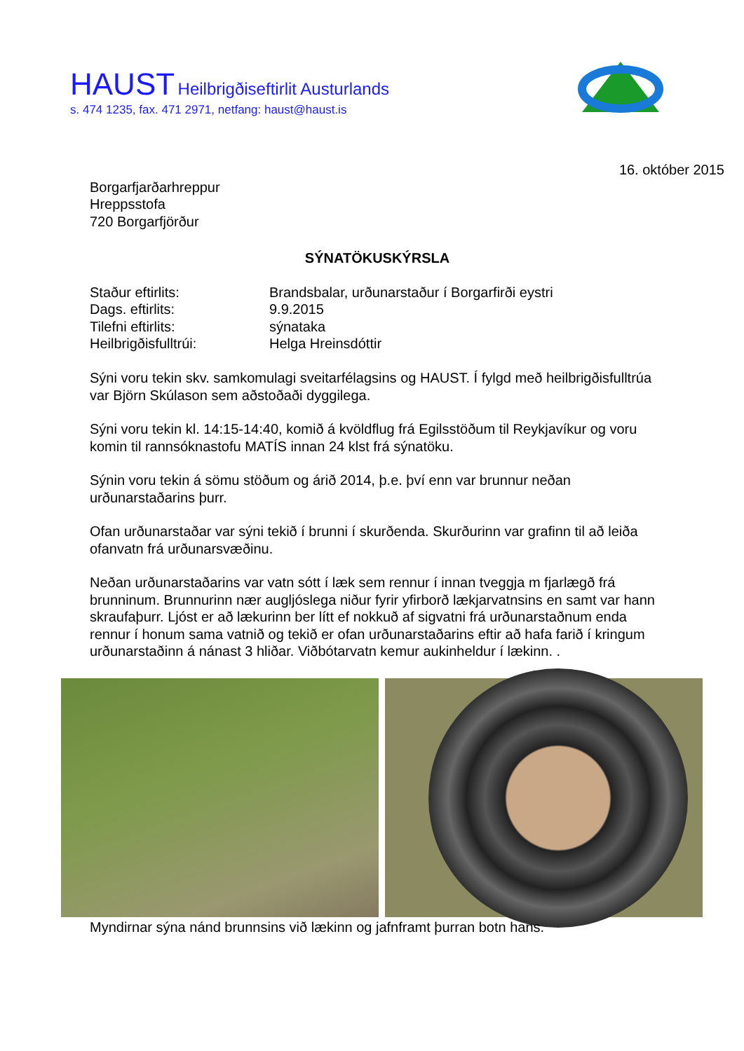HAUST Heilbrigðiseftirlit Austurlands
s. 474 1235, fax. 471 2971, netfang: haust@haust.is
16. október 2015
Borgarfjarðarhreppur
Hreppsstofa
720 Borgarfjörður
SÝNATÖKUSKÝRSLA
| Staður eftirlits: | Brandsbalar, urðunarstaður í Borgarfirði eystri |
| Dags. eftirlits: | 9.9.2015 |
| Tilefni eftirlits: | sýnataka |
| Heilbrigðisfulltrúi: | Helga Hreinsdóttir |
Sýni voru tekin skv. samkomulagi sveitarfélagsins og HAUST. Í fylgd með heilbrigðisfulltrúa var Björn Skúlason sem aðstoðaði dyggilega.
Sýni voru tekin kl. 14:15-14:40, komið á kvöldflug frá Egilsstöðum til Reykjavíkur og voru komin til rannsóknastofu MATÍS innan 24 klst frá sýnatöku.
Sýnin voru tekin á sömu stöðum og árið 2014, þ.e. því enn var brunnur neðan urðunarstaðarins þurr.
Ofan urðunarstaðar var sýni tekið í brunni í skurðenda. Skurðurinn var grafinn til að leiða ofanvatn frá urðunarsvæðinu.
Neðan urðunarstaðarins var vatn sótt í læk sem rennur í innan tveggja m fjarlægð frá brunninum. Brunnurinn nær augljóslega niður fyrir yfirborð lækjarvatnsins en samt var hann skraufaþurr. Ljóst er að lækurinn ber lítt ef nokkuð af sigvatni frá urðunarstaðnum enda rennur í honum sama vatnið og tekið er ofan urðunarstaðarins eftir að hafa farið í kringum urðunarstaðinn á nánast 3 hliðar. Viðbótarvatn kemur aukinheldur í lækinn. .
Myndirnar sýna nánd brunnsins við lækinn og jafnframt þurran botn hans.